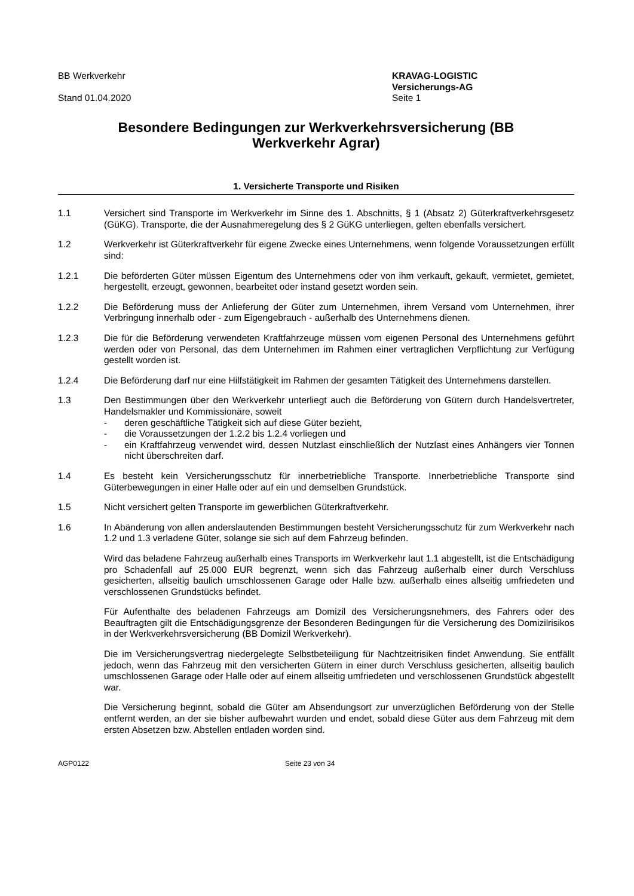BB Werkverkehr
Stand 01.04.2020
KRAVAG-LOGISTIC
Versicherungs-AG
Seite 1
Besondere Bedingungen zur Werkverkehrsversicherung (BB Werkverkehr Agrar)
1. Versicherte Transporte und Risiken
1.1 Versichert sind Transporte im Werkverkehr im Sinne des 1. Abschnitts, § 1 (Absatz 2) Güterkraftverkehrsgesetz (GüKG). Transporte, die der Ausnahmeregelung des § 2 GüKG unterliegen, gelten ebenfalls versichert.
1.2 Werkverkehr ist Güterkraftverkehr für eigene Zwecke eines Unternehmens, wenn folgende Voraussetzungen erfüllt sind:
1.2.1 Die beförderten Güter müssen Eigentum des Unternehmens oder von ihm verkauft, gekauft, vermietet, gemietet, hergestellt, erzeugt, gewonnen, bearbeitet oder instand gesetzt worden sein.
1.2.2 Die Beförderung muss der Anlieferung der Güter zum Unternehmen, ihrem Versand vom Unternehmen, ihrer Verbringung innerhalb oder - zum Eigengebrauch - außerhalb des Unternehmens dienen.
1.2.3 Die für die Beförderung verwendeten Kraftfahrzeuge müssen vom eigenen Personal des Unternehmens geführt werden oder von Personal, das dem Unternehmen im Rahmen einer vertraglichen Verpflichtung zur Verfügung gestellt worden ist.
1.2.4 Die Beförderung darf nur eine Hilfstätigkeit im Rahmen der gesamten Tätigkeit des Unternehmens darstellen.
1.3 Den Bestimmungen über den Werkverkehr unterliegt auch die Beförderung von Gütern durch Handelsvertreter, Handelsmakler und Kommissionäre, soweit
- deren geschäftliche Tätigkeit sich auf diese Güter bezieht,
- die Voraussetzungen der 1.2.2 bis 1.2.4 vorliegen und
- ein Kraftfahrzeug verwendet wird, dessen Nutzlast einschließlich der Nutzlast eines Anhängers vier Tonnen nicht überschreiten darf.
1.4 Es besteht kein Versicherungsschutz für innerbetriebliche Transporte. Innerbetriebliche Transporte sind Güterbewegungen in einer Halle oder auf ein und demselben Grundstück.
1.5 Nicht versichert gelten Transporte im gewerblichen Güterkraftverkehr.
1.6 In Abänderung von allen anderslautenden Bestimmungen besteht Versicherungsschutz für zum Werkverkehr nach 1.2 und 1.3 verladene Güter, solange sie sich auf dem Fahrzeug befinden.
Wird das beladene Fahrzeug außerhalb eines Transports im Werkverkehr laut 1.1 abgestellt, ist die Entschädigung pro Schadenfall auf 25.000 EUR begrenzt, wenn sich das Fahrzeug außerhalb einer durch Verschluss gesicherten, allseitig baulich umschlossenen Garage oder Halle bzw. außerhalb eines allseitig umfriedeten und verschlossenen Grundstücks befindet.
Für Aufenthalte des beladenen Fahrzeugs am Domizil des Versicherungsnehmers, des Fahrers oder des Beauftragten gilt die Entschädigungsgrenze der Besonderen Bedingungen für die Versicherung des Domizilrisikos in der Werkverkehrsversicherung (BB Domizil Werkverkehr).
Die im Versicherungsvertrag niedergelegte Selbstbeteiligung für Nachtzeitrisiken findet Anwendung. Sie entfällt jedoch, wenn das Fahrzeug mit den versicherten Gütern in einer durch Verschluss gesicherten, allseitig baulich umschlossenen Garage oder Halle oder auf einem allseitig umfriedeten und verschlossenen Grundstück abgestellt war.
Die Versicherung beginnt, sobald die Güter am Absendungsort zur unverzüglichen Beförderung von der Stelle entfernt werden, an der sie bisher aufbewahrt wurden und endet, sobald diese Güter aus dem Fahrzeug mit dem ersten Absetzen bzw. Abstellen entladen worden sind.
AGP0122 Seite 23 von 34